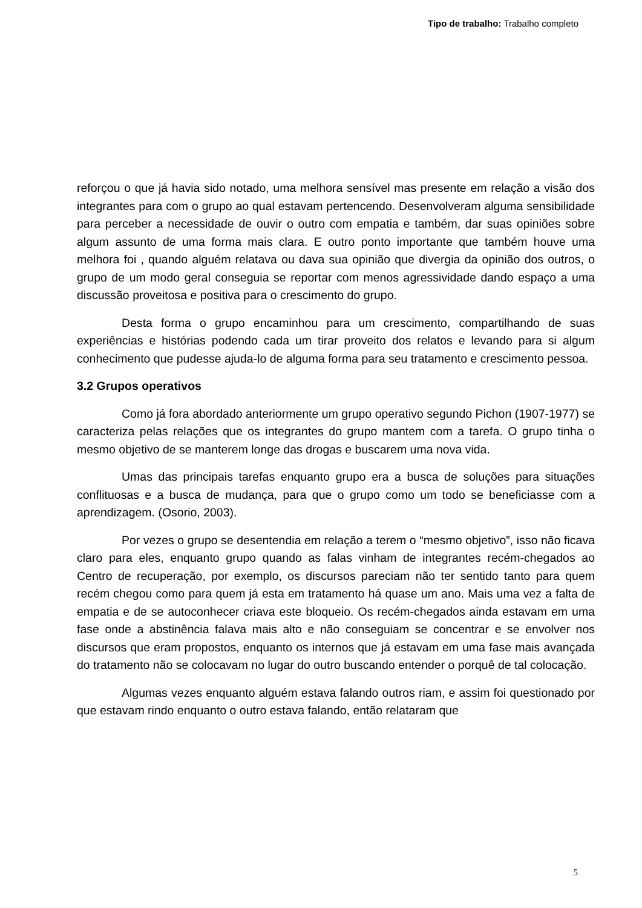Tipo de trabalho: Trabalho completo
reforçou o que já havia sido notado, uma melhora sensível mas presente em relação a visão dos integrantes para com o grupo ao qual estavam pertencendo. Desenvolveram alguma sensibilidade para perceber a necessidade de ouvir o outro com empatia e também, dar suas opiniões sobre algum assunto de uma forma mais clara. E outro ponto importante que também houve uma melhora foi , quando alguém relatava ou dava sua opinião que divergia da opinião dos outros, o grupo de um modo geral conseguia se reportar com menos agressividade dando espaço a uma discussão proveitosa e positiva para o crescimento do grupo.
Desta forma o grupo encaminhou para um crescimento, compartilhando de suas experiências e histórias podendo cada um tirar proveito dos relatos e levando para si algum conhecimento que pudesse ajuda-lo de alguma forma para seu tratamento e crescimento pessoa.
3.2 Grupos operativos
Como já fora abordado anteriormente um grupo operativo segundo Pichon (1907-1977) se caracteriza pelas relações que os integrantes do grupo mantem com a tarefa. O grupo tinha o mesmo objetivo de se manterem longe das drogas e buscarem uma nova vida.
Umas das principais tarefas enquanto grupo era a busca de soluções para situações conflituosas e a busca de mudança, para que o grupo como um todo se beneficiasse com a aprendizagem. (Osorio, 2003).
Por vezes o grupo se desentendia em relação a terem o “mesmo objetivo”, isso não ficava claro para eles, enquanto grupo quando as falas vinham de integrantes recém-chegados ao Centro de recuperação, por exemplo, os discursos pareciam não ter sentido tanto para quem recém chegou como para quem já esta em tratamento há quase um ano. Mais uma vez a falta de empatia e de se autoconhecer criava este bloqueio. Os recém-chegados ainda estavam em uma fase onde a abstinência falava mais alto e não conseguiam se concentrar e se envolver nos discursos que eram propostos, enquanto os internos que já estavam em uma fase mais avançada do tratamento não se colocavam no lugar do outro buscando entender o porquê de tal colocação.
Algumas vezes enquanto alguém estava falando outros riam, e assim foi questionado por que estavam rindo enquanto o outro estava falando, então relataram que
5